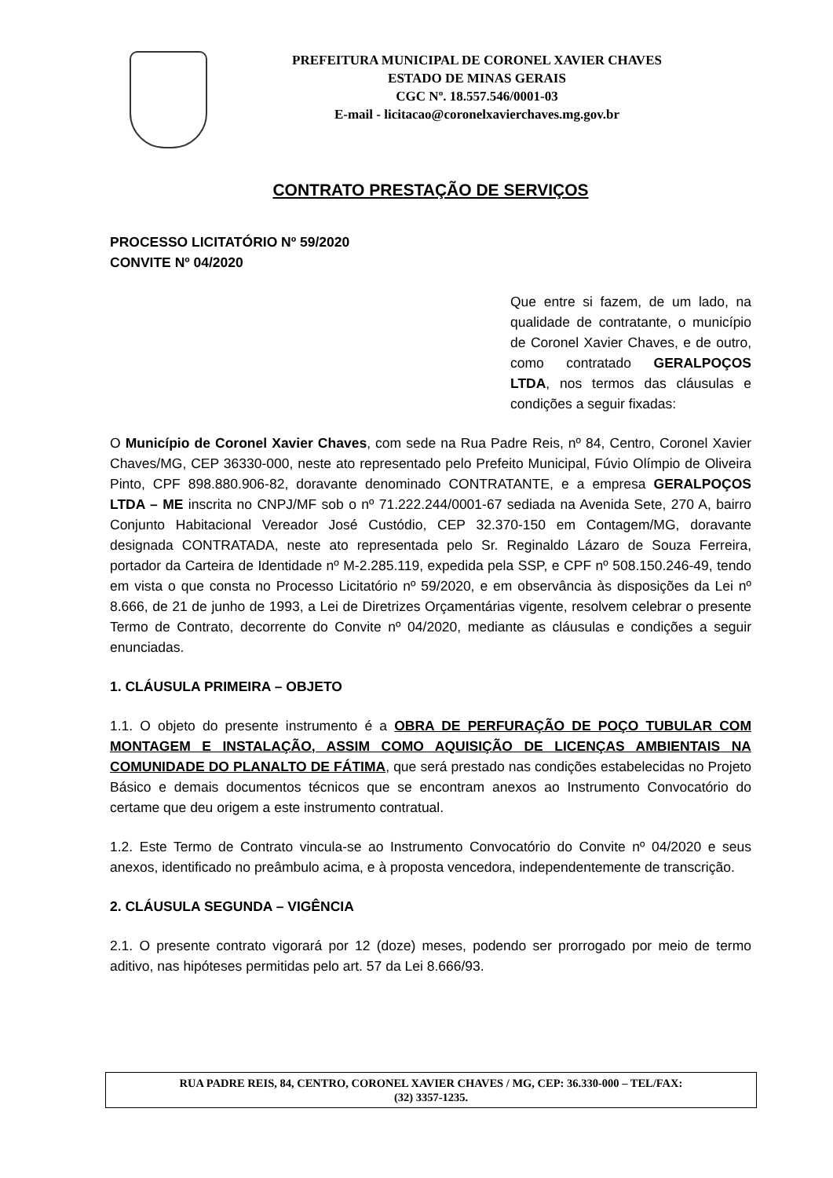PREFEITURA MUNICIPAL DE CORONEL XAVIER CHAVES
ESTADO DE MINAS GERAIS
CGC Nº. 18.557.546/0001-03
E-mail - licitacao@coronelxavierchaves.mg.gov.br
CONTRATO PRESTAÇÃO DE SERVIÇOS
PROCESSO LICITATÓRIO Nº 59/2020
CONVITE Nº 04/2020
Que entre si fazem, de um lado, na qualidade de contratante, o município de Coronel Xavier Chaves, e de outro, como contratado GERALPOÇOS LTDA, nos termos das cláusulas e condições a seguir fixadas:
O Município de Coronel Xavier Chaves, com sede na Rua Padre Reis, nº 84, Centro, Coronel Xavier Chaves/MG, CEP 36330-000, neste ato representado pelo Prefeito Municipal, Fúvio Olímpio de Oliveira Pinto, CPF 898.880.906-82, doravante denominado CONTRATANTE, e a empresa GERALPOÇOS LTDA – ME inscrita no CNPJ/MF sob o nº 71.222.244/0001-67 sediada na Avenida Sete, 270 A, bairro Conjunto Habitacional Vereador José Custódio, CEP 32.370-150 em Contagem/MG, doravante designada CONTRATADA, neste ato representada pelo Sr. Reginaldo Lázaro de Souza Ferreira, portador da Carteira de Identidade nº M-2.285.119, expedida pela SSP, e CPF nº 508.150.246-49, tendo em vista o que consta no Processo Licitatório nº 59/2020, e em observância às disposições da Lei nº 8.666, de 21 de junho de 1993, a Lei de Diretrizes Orçamentárias vigente, resolvem celebrar o presente Termo de Contrato, decorrente do Convite nº 04/2020, mediante as cláusulas e condições a seguir enunciadas.
1. CLÁUSULA PRIMEIRA – OBJETO
1.1. O objeto do presente instrumento é a OBRA DE PERFURAÇÃO DE POÇO TUBULAR COM MONTAGEM E INSTALAÇÃO, ASSIM COMO AQUISIÇÃO DE LICENÇAS AMBIENTAIS NA COMUNIDADE DO PLANALTO DE FÁTIMA, que será prestado nas condições estabelecidas no Projeto Básico e demais documentos técnicos que se encontram anexos ao Instrumento Convocatório do certame que deu origem a este instrumento contratual.
1.2. Este Termo de Contrato vincula-se ao Instrumento Convocatório do Convite nº 04/2020 e seus anexos, identificado no preâmbulo acima, e à proposta vencedora, independentemente de transcrição.
2. CLÁUSULA SEGUNDA – VIGÊNCIA
2.1. O presente contrato vigorará por 12 (doze) meses, podendo ser prorrogado por meio de termo aditivo, nas hipóteses permitidas pelo art. 57 da Lei 8.666/93.
RUA PADRE REIS, 84, CENTRO, CORONEL XAVIER CHAVES / MG, CEP: 36.330-000 – TEL/FAX:
(32) 3357-1235.